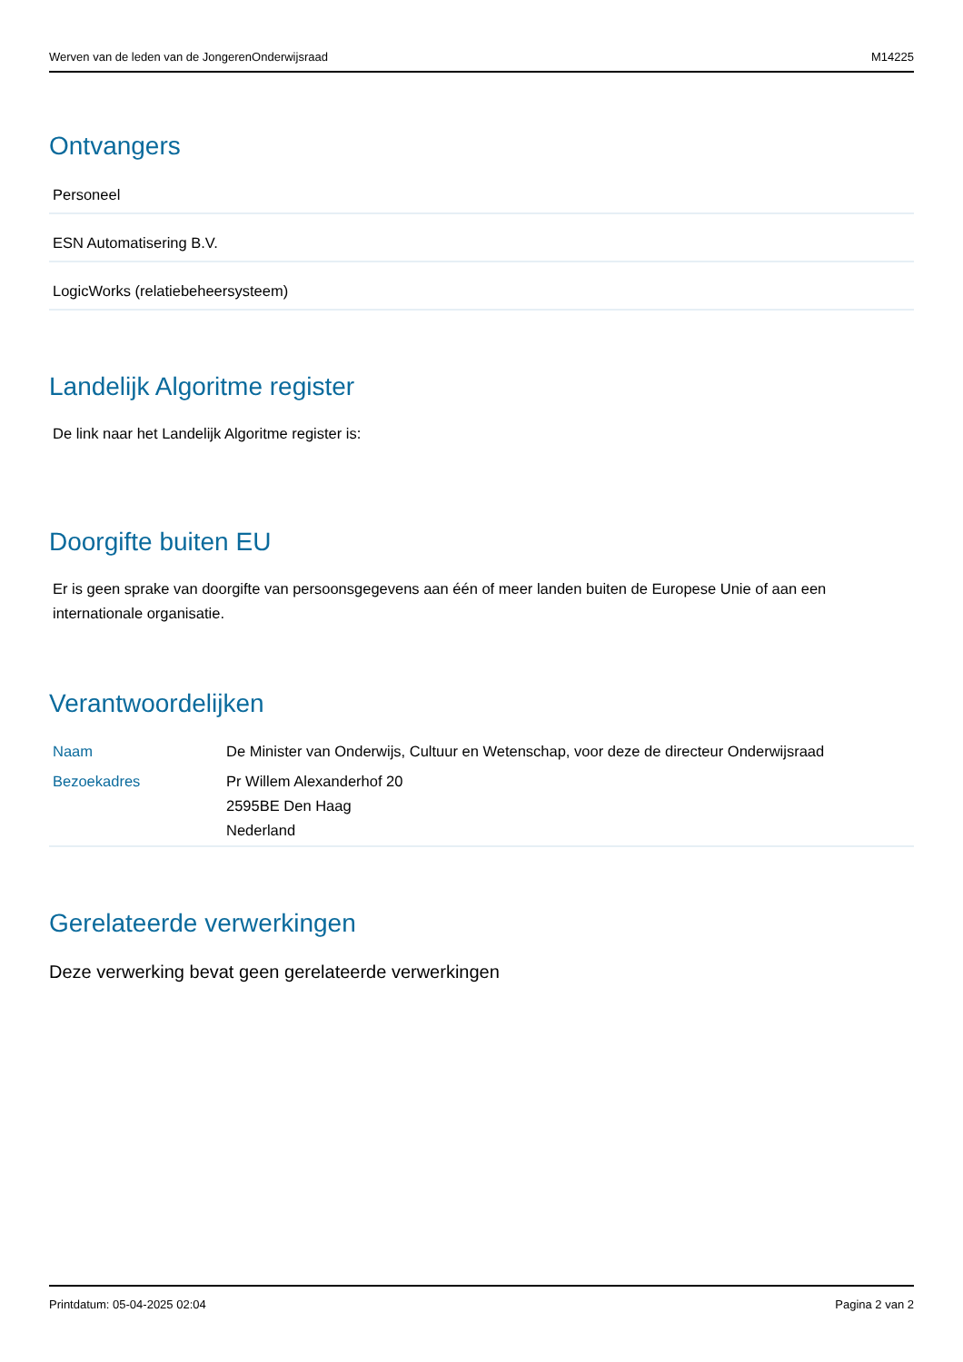Werven van de leden van de JongerenOnderwijsraad M14225
Ontvangers
Personeel
ESN Automatisering B.V.
LogicWorks (relatiebeheersysteem)
Landelijk Algoritme register
De link naar het Landelijk Algoritme register is:
Doorgifte buiten EU
Er is geen sprake van doorgifte van persoonsgegevens aan één of meer landen buiten de Europese Unie of aan een internationale organisatie.
Verantwoordelijken
| Naam | De Minister van Onderwijs, Cultuur en Wetenschap, voor deze de directeur Onderwijsraad |
| Bezoekadres | Pr Willem Alexanderhof 20 2595BE Den Haag Nederland |
Gerelateerde verwerkingen
Deze verwerking bevat geen gerelateerde verwerkingen
Printdatum: 05-04-2025 02:04 Pagina 2 van 2